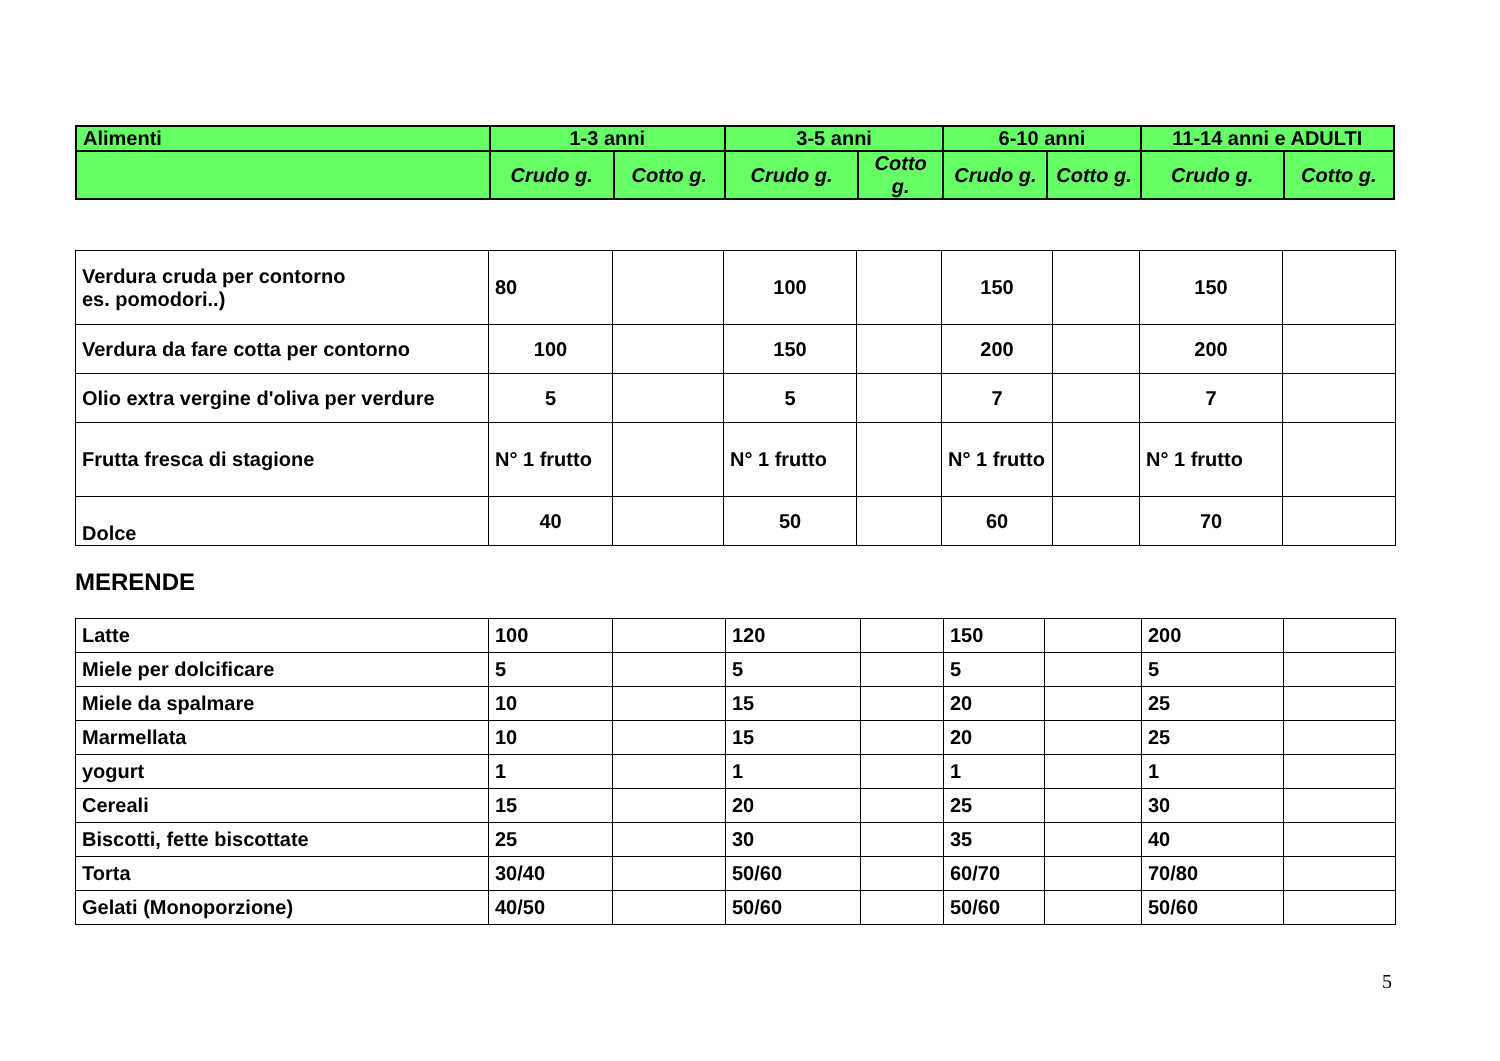| Alimenti | 1-3 anni | | 3-5 anni | | 6-10 anni | | 11-14 anni e ADULTI | |
| --- | --- | --- | --- | --- | --- | --- | --- | --- |
| | Crudo g. | Cotto g. | Crudo g. | Cotto g. | Crudo g. | Cotto g. | Crudo g. | Cotto g. |
| Verdura cruda per contorno es. pomodori..) | 80 | | 100 | | 150 | | 150 | |
| Verdura da fare cotta per contorno | 100 | | 150 | | 200 | | 200 | |
| Olio extra vergine d'oliva per verdure | 5 | | 5 | | 7 | | 7 | |
| Frutta fresca di stagione | N° 1 frutto | | N° 1 frutto | | N° 1 frutto | | N° 1 frutto | |
| Dolce | 40 | | 50 | | 60 | | 70 | |
MERENDE
| Latte | 100 | | 120 | | 150 | | 200 | |
| Miele per dolcificare | 5 | | 5 | | 5 | | 5 | |
| Miele da spalmare | 10 | | 15 | | 20 | | 25 | |
| Marmellata | 10 | | 15 | | 20 | | 25 | |
| yogurt | 1 | | 1 | | 1 | | 1 | |
| Cereali | 15 | | 20 | | 25 | | 30 | |
| Biscotti, fette biscottate | 25 | | 30 | | 35 | | 40 | |
| Torta | 30/40 | | 50/60 | | 60/70 | | 70/80 | |
| Gelati (Monoporzione) | 40/50 | | 50/60 | | 50/60 | | 50/60 | |
5